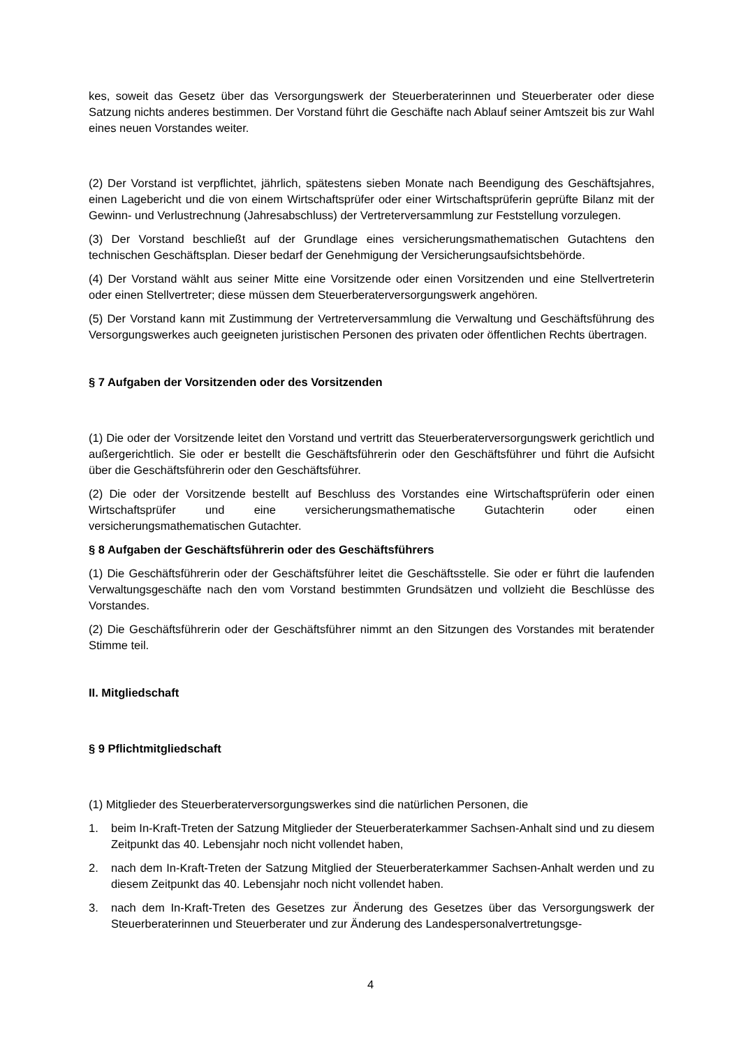kes, soweit das Gesetz über das Versorgungswerk der Steuerberaterinnen und Steuerberater oder diese Satzung nichts anderes bestimmen. Der Vorstand führt die Geschäfte nach Ablauf seiner Amtszeit bis zur Wahl eines neuen Vorstandes weiter.
(2) Der Vorstand ist verpflichtet, jährlich, spätestens sieben Monate nach Beendigung des Geschäftsjahres, einen Lagebericht und die von einem Wirtschaftsprüfer oder einer Wirtschaftsprüferin geprüfte Bilanz mit der Gewinn- und Verlustrechnung (Jahresabschluss) der Vertreterversammlung zur Feststellung vorzulegen.
(3) Der Vorstand beschließt auf der Grundlage eines versicherungsmathematischen Gutachtens den technischen Geschäftsplan. Dieser bedarf der Genehmigung der Versicherungsaufsichtsbehörde.
(4) Der Vorstand wählt aus seiner Mitte eine Vorsitzende oder einen Vorsitzenden und eine Stellvertreterin oder einen Stellvertreter; diese müssen dem Steuerberaterversorgungswerk angehören.
(5) Der Vorstand kann mit Zustimmung der Vertreterversammlung die Verwaltung und Geschäftsführung des Versorgungswerkes auch geeigneten juristischen Personen des privaten oder öffentlichen Rechts übertragen.
§ 7 Aufgaben der Vorsitzenden oder des Vorsitzenden
(1) Die oder der Vorsitzende leitet den Vorstand und vertritt das Steuerberaterversorgungswerk gerichtlich und außergerichtlich. Sie oder er bestellt die Geschäftsführerin oder den Geschäftsführer und führt die Aufsicht über die Geschäftsführerin oder den Geschäftsführer.
(2) Die oder der Vorsitzende bestellt auf Beschluss des Vorstandes eine Wirtschaftsprüferin oder einen Wirtschaftsprüfer und eine versicherungsmathematische Gutachterin oder einen versicherungsmathematischen Gutachter.
§ 8 Aufgaben der Geschäftsführerin oder des Geschäftsführers
(1) Die Geschäftsführerin oder der Geschäftsführer leitet die Geschäftsstelle. Sie oder er führt die laufenden Verwaltungsgeschäfte nach den vom Vorstand bestimmten Grundsätzen und vollzieht die Beschlüsse des Vorstandes.
(2) Die Geschäftsführerin oder der Geschäftsführer nimmt an den Sitzungen des Vorstandes mit beratender Stimme teil.
II. Mitgliedschaft
§ 9 Pflichtmitgliedschaft
(1) Mitglieder des Steuerberaterversorgungswerkes sind die natürlichen Personen, die
1. beim In-Kraft-Treten der Satzung Mitglieder der Steuerberaterkammer Sachsen-Anhalt sind und zu diesem Zeitpunkt das 40. Lebensjahr noch nicht vollendet haben,
2. nach dem In-Kraft-Treten der Satzung Mitglied der Steuerberaterkammer Sachsen-Anhalt werden und zu diesem Zeitpunkt das 40. Lebensjahr noch nicht vollendet haben.
3. nach dem In-Kraft-Treten des Gesetzes zur Änderung des Gesetzes über das Versorgungswerk der Steuerberaterinnen und Steuerberater und zur Änderung des Landespersonalvertretungsge-
4